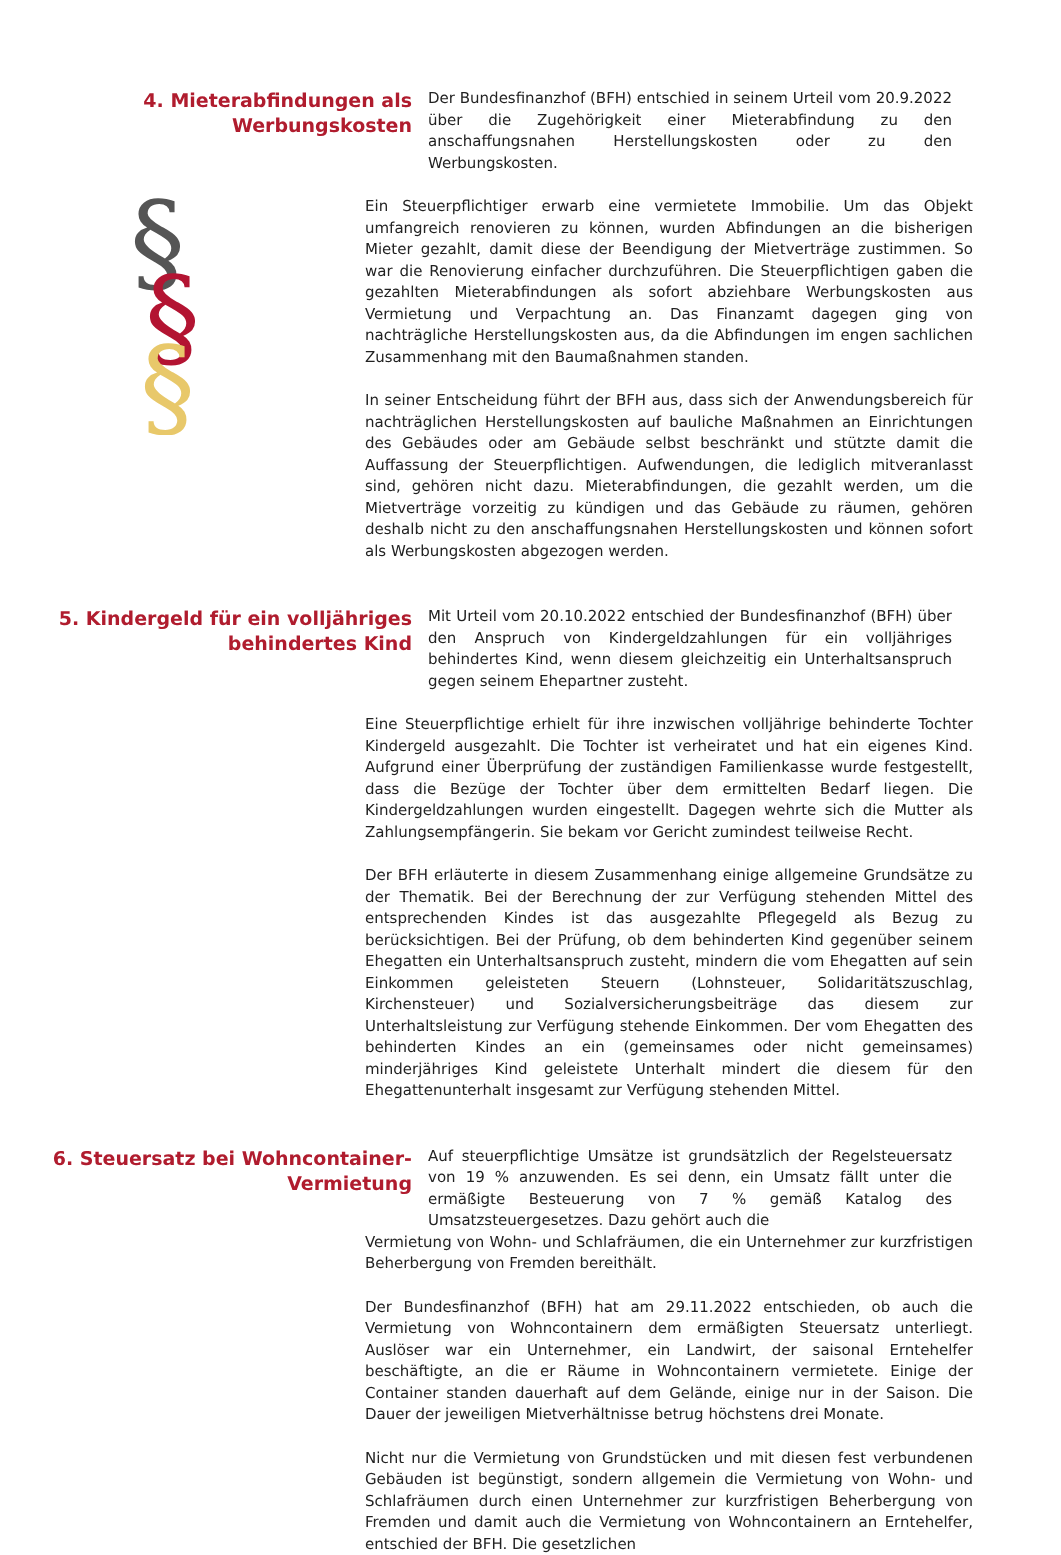§
§
§
4. Mieterabfindungen als Werbungskosten
Der Bundesfinanzhof (BFH) entschied in seinem Urteil vom 20.9.2022 über die Zugehörigkeit einer Mieterabfindung zu den anschaffungsnahen Herstellungskosten oder zu den Werbungskosten.
Ein Steuerpflichtiger erwarb eine vermietete Immobilie. Um das Objekt umfangreich renovieren zu können, wurden Abfindungen an die bisherigen Mieter gezahlt, damit diese der Beendigung der Mietverträge zustimmen. So war die Renovierung einfacher durchzuführen. Die Steuerpflichtigen gaben die gezahlten Mieterabfindungen als sofort abziehbare Werbungskosten aus Vermietung und Verpachtung an. Das Finanzamt dagegen ging von nachträgliche Herstellungskosten aus, da die Abfindungen im engen sachlichen Zusammenhang mit den Baumaßnahmen standen.
In seiner Entscheidung führt der BFH aus, dass sich der Anwendungsbereich für nachträglichen Herstellungskosten auf bauliche Maßnahmen an Einrichtungen des Gebäudes oder am Gebäude selbst beschränkt und stützte damit die Auffassung der Steuerpflichtigen. Aufwendungen, die lediglich mitveranlasst sind, gehören nicht dazu. Mieterabfindungen, die gezahlt werden, um die Mietverträge vorzeitig zu kündigen und das Gebäude zu räumen, gehören deshalb nicht zu den anschaffungsnahen Herstellungskosten und können sofort als Werbungskosten abgezogen werden.
5. Kindergeld für ein volljähriges behindertes Kind
Mit Urteil vom 20.10.2022 entschied der Bundesfinanzhof (BFH) über den Anspruch von Kindergeldzahlungen für ein volljähriges behindertes Kind, wenn diesem gleichzeitig ein Unterhaltsanspruch gegen seinem Ehepartner zusteht.
Eine Steuerpflichtige erhielt für ihre inzwischen volljährige behinderte Tochter Kindergeld ausgezahlt. Die Tochter ist verheiratet und hat ein eigenes Kind. Aufgrund einer Überprüfung der zuständigen Familienkasse wurde festgestellt, dass die Bezüge der Tochter über dem ermittelten Bedarf liegen. Die Kindergeldzahlungen wurden eingestellt. Dagegen wehrte sich die Mutter als Zahlungsempfängerin. Sie bekam vor Gericht zumindest teilweise Recht.
Der BFH erläuterte in diesem Zusammenhang einige allgemeine Grundsätze zu der Thematik. Bei der Berechnung der zur Verfügung stehenden Mittel des entsprechenden Kindes ist das ausgezahlte Pflegegeld als Bezug zu berücksichtigen. Bei der Prüfung, ob dem behinderten Kind gegenüber seinem Ehegatten ein Unterhaltsanspruch zusteht, mindern die vom Ehegatten auf sein Einkommen geleisteten Steuern (Lohnsteuer, Solidaritätszuschlag, Kirchensteuer) und Sozialversicherungsbeiträge das diesem zur Unterhaltsleistung zur Verfügung stehende Einkommen. Der vom Ehegatten des behinderten Kindes an ein (gemeinsames oder nicht gemeinsames) minderjähriges Kind geleistete Unterhalt mindert die diesem für den Ehegattenunterhalt insgesamt zur Verfügung stehenden Mittel.
6. Steuersatz bei Wohncontainer-Vermietung
Auf steuerpflichtige Umsätze ist grundsätzlich der Regelsteuersatz von 19 % anzuwenden. Es sei denn, ein Umsatz fällt unter die ermäßigte Besteuerung von 7 % gemäß Katalog des Umsatzsteuergesetzes. Dazu gehört auch die
Vermietung von Wohn- und Schlafräumen, die ein Unternehmer zur kurzfristigen Beherbergung von Fremden bereithält.
Der Bundesfinanzhof (BFH) hat am 29.11.2022 entschieden, ob auch die Vermietung von Wohncontainern dem ermäßigten Steuersatz unterliegt. Auslöser war ein Unternehmer, ein Landwirt, der saisonal Erntehelfer beschäftigte, an die er Räume in Wohncontainern vermietete. Einige der Container standen dauerhaft auf dem Gelände, einige nur in der Saison. Die Dauer der jeweiligen Mietverhältnisse betrug höchstens drei Monate.
Nicht nur die Vermietung von Grundstücken und mit diesen fest verbundenen Gebäuden ist begünstigt, sondern allgemein die Vermietung von Wohn- und Schlafräumen durch einen Unternehmer zur kurzfristigen Beherbergung von Fremden und damit auch die Vermietung von Wohncontainern an Erntehelfer, entschied der BFH. Die gesetzlichen